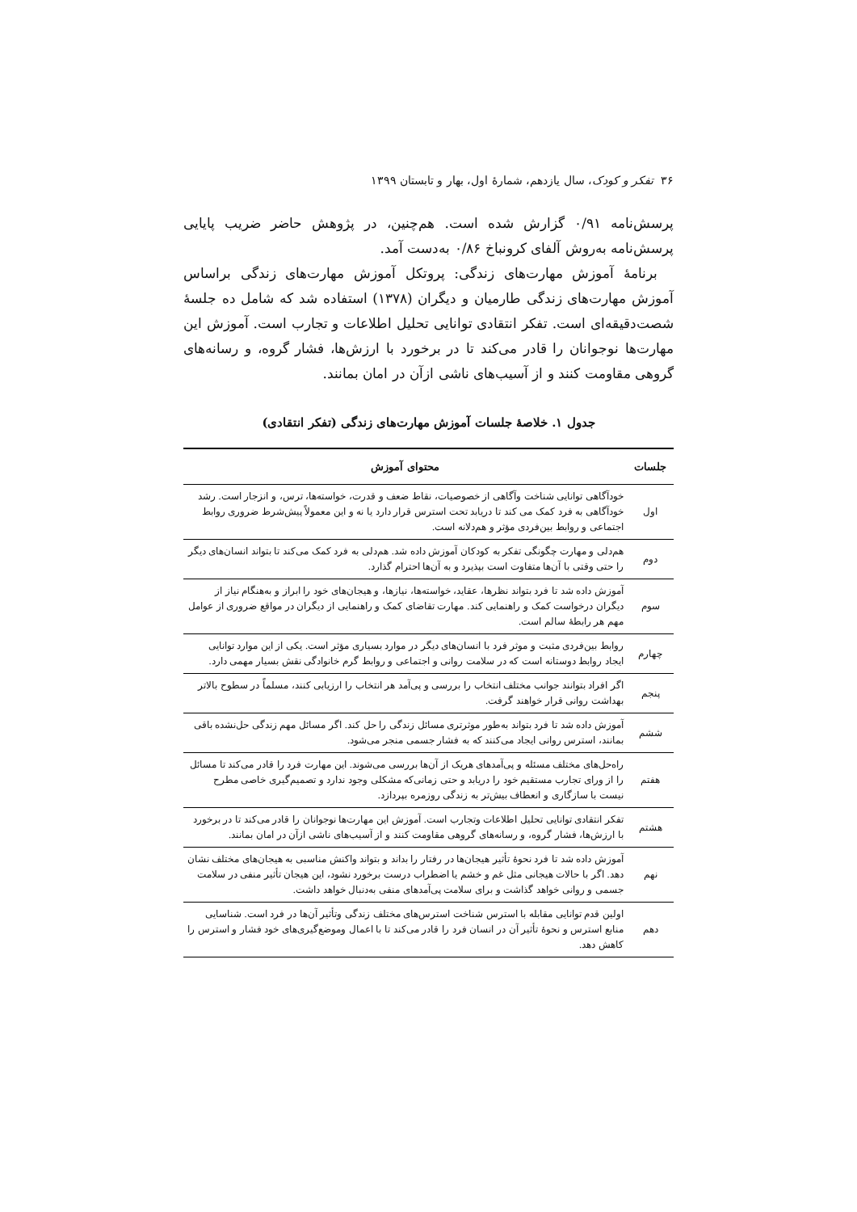۳۶ تفکر و کودک، سال یازدهم، شمارهٔ اول، بهار و تابستان ۱۳۹۹
پرسش‌نامه ۰/۹۱ گزارش شده است. هم‌چنین، در پژوهش حاضر ضریب پایایی پرسش‌نامه به‌روش آلفای کرونباخ ۰/۸۶ به‌دست آمد.
برنامهٔ آموزش مهارت‌های زندگی: پروتکل آموزش مهارت‌های زندگی براساس آموزش مهارت‌های زندگی طارمیان و دیگران (۱۳۷۸) استفاده شد که شامل ده جلسهٔ شصت‌دقیقه‌ای است. تفکر انتقادی توانایی تحلیل اطلاعات و تجارب است. آموزش این مهارت‌ها نوجوانان را قادر می‌کند تا در برخورد با ارزش‌ها، فشار گروه، و رسانه‌های گروهی مقاومت کنند و از آسیب‌های ناشی ازآن در امان بمانند.
جدول ۱. خلاصهٔ جلسات آموزش مهارت‌های زندگی (تفکر انتقادی)
| جلسات | محتوای آموزش |
| --- | --- |
| اول | خودآگاهی توانایی شناخت وآگاهی از خصوصیات، نقاط ضعف و قدرت، خواسته‌ها، ترس، و انزجار است. رشد خودآگاهی به فرد کمک می کند تا دریابد تحت استرس قرار دارد یا نه و این معمولاً پیش‌شرط ضروری روابط اجتماعی و روابط بین‌فردی مؤثر و هم‌دلانه است. |
| دوم | هم‌دلی و مهارت چگونگی تفکر به کودکان آموزش داده شد. هم‌دلی به فرد کمک می‌کند تا بتواند انسان‌های دیگر را حتی وقتی با آن‌ها متفاوت است بپذیرد و به آن‌ها احترام گذارد. |
| سوم | آموزش داده شد تا فرد بتواند نظرها، عقاید، خواسته‌ها، نیازها، و هیجان‌های خود را ابراز و به‌هنگام نیاز از دیگران درخواست کمک و راهنمایی کند. مهارت تقاضای کمک و راهنمایی از دیگران در مواقع ضروری از عوامل مهم هر رابطهٔ سالم است. |
| چهارم | روابط بین‌فردی مثبت و موثر فرد با انسان‌های دیگر در موارد بسیاری مؤثر است. یکی از این موارد توانایی ایجاد روابط دوستانه است که در سلامت روانی و اجتماعی و روابط گرم خانوادگی نقش بسیار مهمی دارد. |
| پنجم | اگر افراد بتوانند جوانب مختلف انتخاب را بررسی و پی‌آمد هر انتخاب را ارزیابی کنند، مسلماً در سطوح بالاتر بهداشت روانی قرار خواهند گرفت. |
| ششم | آموزش داده شد تا فرد بتواند به‌طور موثرتری مسائل زندگی را حل کند. اگر مسائل مهم زندگی حل‌نشده باقی بمانند، استرس روانی ایجاد می‌کنند که به فشار جسمی منجر می‌شود. |
| هفتم | راه‌حل‌های مختلف مسئله و پی‌آمدهای هریک از آن‌ها بررسی می‌شوند. این مهارت فرد را قادر می‌کند تا مسائل را از ورای تجارب مستقیم خود را دریابد و حتی زمانی‌که مشکلی وجود ندارد و تصمیم‌گیری خاصی مطرح نیست با سازگاری و انعطاف بیش‌تر به زندگی روزمره بپردازد. |
| هشتم | تفکر انتقادی توانایی تحلیل اطلاعات وتجارب است. آموزش این مهارت‌ها نوجوانان را قادر می‌کند تا در برخورد با ارزش‌ها، فشار گروه، و رسانه‌های گروهی مقاومت کنند و از آسیب‌های ناشی ازآن در امان بمانند. |
| نهم | آموزش داده شد تا فرد نحوهٔ تأثیر هیجان‌ها در رفتار را بداند و بتواند واکنش مناسبی به هیجان‌های مختلف نشان دهد. اگر با حالات هیجانی مثل غم و خشم یا اضطراب درست برخورد نشود، این هیجان تأثیر منفی در سلامت جسمی و روانی خواهد گذاشت و برای سلامت پی‌آمدهای منفی به‌دنبال خواهد داشت. |
| دهم | اولین قدم توانایی مقابله با استرس شناخت استرس‌های مختلف زندگی وتأثیر آن‌ها در فرد است. شناسایی منابع استرس و نحوهٔ تأثیر آن در انسان فرد را قادر می‌کند تا با اعمال وموضع‌گیری‌های خود فشار و استرس را کاهش دهد. |